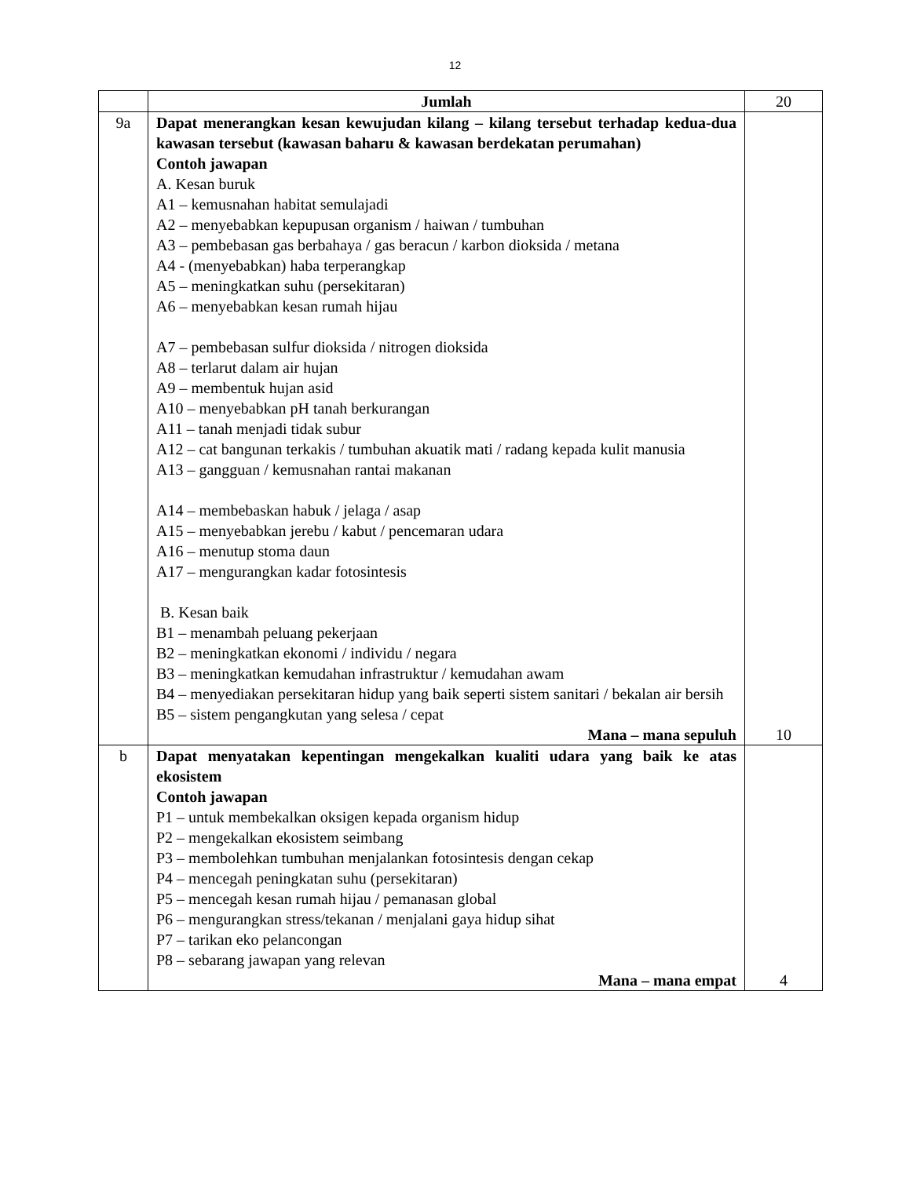12
| | Jumlah | 20 |
| 9a | Dapat menerangkan kesan kewujudan kilang – kilang tersebut terhadap kedua-dua kawasan tersebut (kawasan baharu & kawasan berdekatan perumahan) Contoh jawapan A. Kesan buruk A1 – kemusnahan habitat semulajadi A2 – menyebabkan kepupusan organism / haiwan / tumbuhan A3 – pembebasan gas berbahaya / gas beracun / karbon dioksida / metana A4 - (menyebabkan) haba terperangkap A5 – meningkatkan suhu (persekitaran) A6 – menyebabkan kesan rumah hijau A7 – pembebasan sulfur dioksida / nitrogen dioksida A8 – terlarut dalam air hujan A9 – membentuk hujan asid A10 – menyebabkan pH tanah berkurangan A11 – tanah menjadi tidak subur A12 – cat bangunan terkakis / tumbuhan akuatik mati / radang kepada kulit manusia A13 – gangguan / kemusnahan rantai makanan A14 – membebaskan habuk / jelaga / asap A15 – menyebabkan jerebu / kabut / pencemaran udara A16 – menutup stoma daun A17 – mengurangkan kadar fotosintesis B. Kesan baik B1 – menambah peluang pekerjaan B2 – meningkatkan ekonomi / individu / negara B3 – meningkatkan kemudahan infrastruktur / kemudahan awam B4 – menyediakan persekitaran hidup yang baik seperti sistem sanitari / bekalan air bersih B5 – sistem pengangkutan yang selesa / cepat Mana – mana sepuluh | 10 |
| b | Dapat menyatakan kepentingan mengekalkan kualiti udara yang baik ke atas ekosistem Contoh jawapan P1 – untuk membekalkan oksigen kepada organism hidup P2 – mengekalkan ekosistem seimbang P3 – membolehkan tumbuhan menjalankan fotosintesis dengan cekap P4 – mencegah peningkatan suhu (persekitaran) P5 – mencegah kesan rumah hijau / pemanasan global P6 – mengurangkan stress/tekanan / menjalani gaya hidup sihat P7 – tarikan eko pelancongan P8 – sebarang jawapan yang relevan Mana – mana empat | 4 |